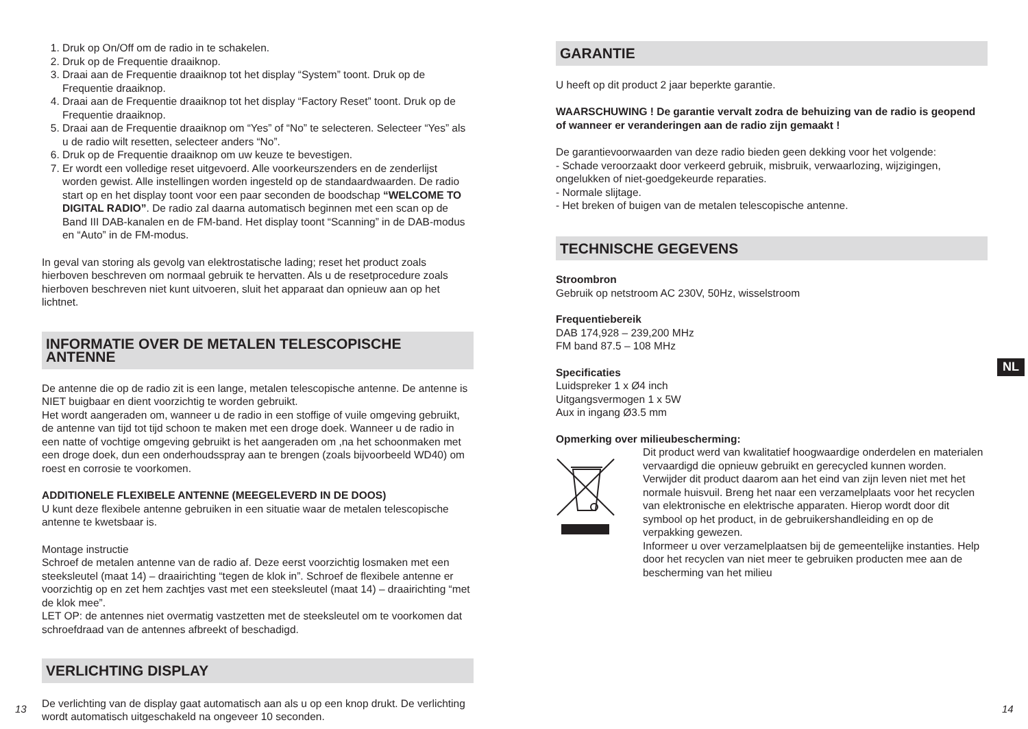1. Druk op On/Off om de radio in te schakelen.
2. Druk op de Frequentie draaiknop.
3. Draai aan de Frequentie draaiknop tot het display “System” toont. Druk op de Frequentie draaiknop.
4. Draai aan de Frequentie draaiknop tot het display “Factory Reset” toont. Druk op de Frequentie draaiknop.
5. Draai aan de Frequentie draaiknop om “Yes” of “No” te selecteren. Selecteer “Yes” als u de radio wilt resetten, selecteer anders “No”.
6. Druk op de Frequentie draaiknop om uw keuze te bevestigen.
7. Er wordt een volledige reset uitgevoerd. Alle voorkeurszenders en de zenderlijst worden gewist. Alle instellingen worden ingesteld op de standaardwaarden. De radio start op en het display toont voor een paar seconden de boodschap “WELCOME TO DIGITAL RADIO”. De radio zal daarna automatisch beginnen met een scan op de Band III DAB-kanalen en de FM-band. Het display toont “Scanning” in de DAB-modus en “Auto” in de FM-modus.
In geval van storing als gevolg van elektrostatische lading; reset het product zoals hierboven beschreven om normaal gebruik te hervatten. Als u de resetprocedure zoals hierboven beschreven niet kunt uitvoeren, sluit het apparaat dan opnieuw aan op het lichtnet.
INFORMATIE OVER DE METALEN TELESCOPISCHE ANTENNE
De antenne die op de radio zit is een lange, metalen telescopische antenne. De antenne is NIET buigbaar en dient voorzichtig te worden gebruikt.
Het wordt aangeraden om, wanneer u de radio in een stoffige of vuile omgeving gebruikt, de antenne van tijd tot tijd schoon te maken met een droge doek. Wanneer u de radio in een natte of vochtige omgeving gebruikt is het aangeraden om ,na het schoonmaken met een droge doek, dun een onderhoudsspray aan te brengen (zoals bijvoorbeeld WD40) om roest en corrosie te voorkomen.
ADDITIONELE FLEXIBELE ANTENNE (MEEGELEVERD IN DE DOOS)
U kunt deze flexibele antenne gebruiken in een situatie waar de metalen telescopische antenne te kwetsbaar is.
Montage instructie
Schroef de metalen antenne van de radio af. Deze eerst voorzichtig losmaken met een steeksleutel (maat 14) – draairichting “tegen de klok in”. Schroef de flexibele antenne er voorzichtig op en zet hem zachtjes vast met een steeksleutel (maat 14) – draairichting “met de klok mee”.
LET OP: de antennes niet overmatig vastzetten met de steeksleutel om te voorkomen dat schroefdraad van de antennes afbreekt of beschadigd.
VERLICHTING DISPLAY
De verlichting van de display gaat automatisch aan als u op een knop drukt. De verlichting wordt automatisch uitgeschakeld na ongeveer 10 seconden.
GARANTIE
U heeft op dit product 2 jaar beperkte garantie.
WAARSCHUWING ! De garantie vervalt zodra de behuizing van de radio is geopend of wanneer er veranderingen aan de radio zijn gemaakt !
De garantievoorwaarden van deze radio bieden geen dekking voor het volgende:
- Schade veroorzaakt door verkeerd gebruik, misbruik, verwaarlozing, wijzigingen, ongelukken of niet-goedgekeurde reparaties.
- Normale slijtage.
- Het breken of buigen van de metalen telescopische antenne.
TECHNISCHE GEGEVENS
Stroombron
Gebruik op netstroom AC 230V, 50Hz, wisselstroom
Frequentiebereik
DAB 174,928 – 239,200 MHz
FM band 87.5 – 108 MHz
Specificaties
Luidspreker 1 x Ø4 inch
Uitgangsvermogen 1 x 5W
Aux in ingang Ø3.5 mm
Opmerking over milieubescherming:
Dit product werd van kwalitatief hoogwaardige onderdelen en materialen vervaardigd die opnieuw gebruikt en gerecycled kunnen worden.
Verwijder dit product daarom aan het eind van zijn leven niet met het normale huisvuil. Breng het naar een verzamelplaats voor het recyclen van elektronische en elektrische apparaten. Hierop wordt door dit symbool op het product, in de gebruikershandleiding en op de verpakking gewezen.
Informeer u over verzamelplaatsen bij de gemeentelijke instanties. Help door het recyclen van niet meer te gebruiken producten mee aan de bescherming van het milieu
NL
13 14